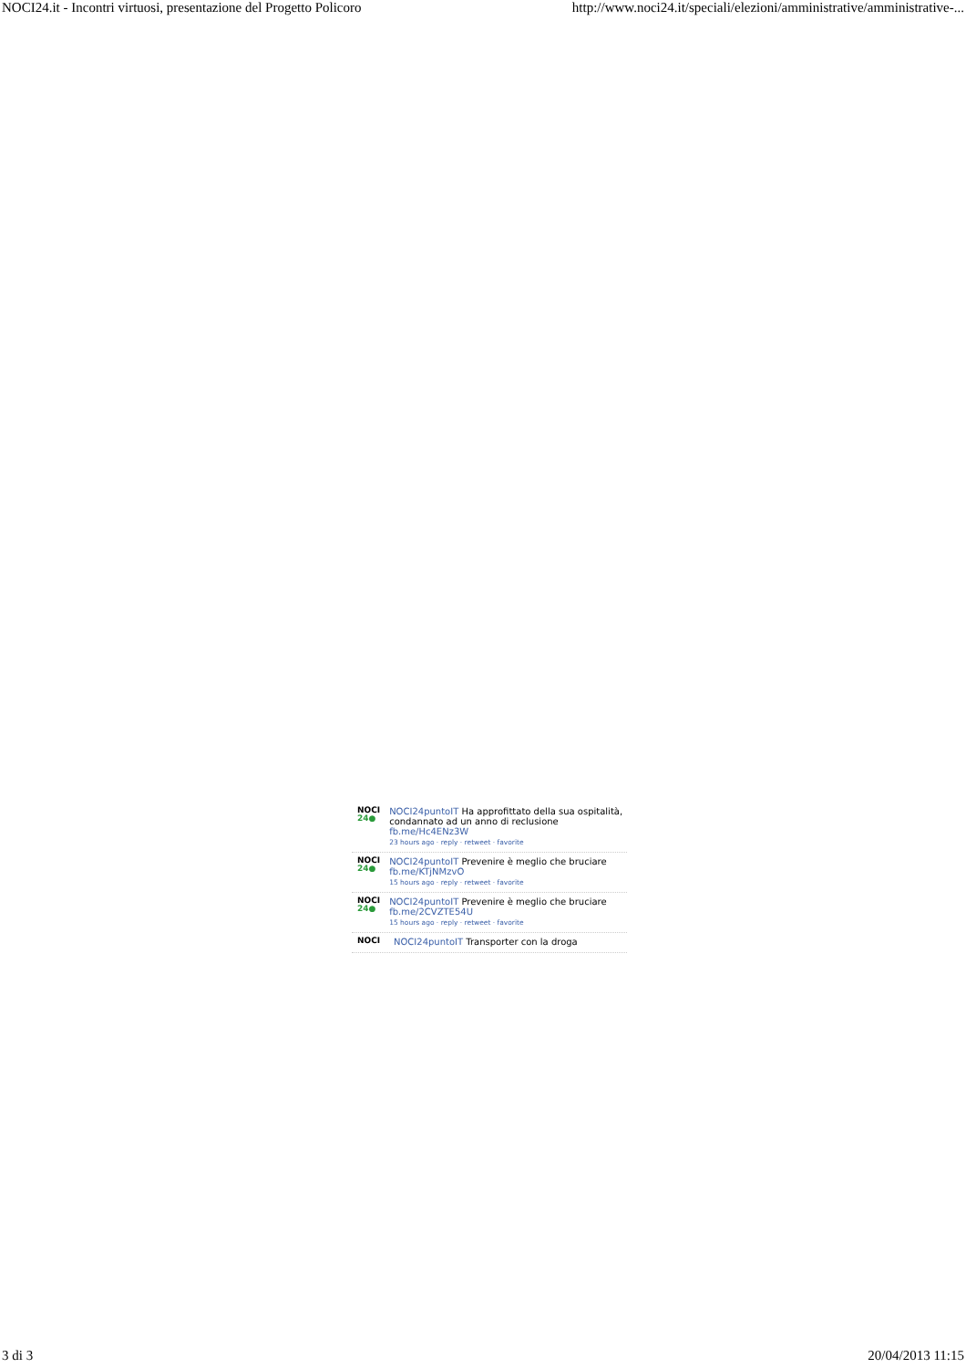NOCI24.it - Incontri virtuosi, presentazione del Progetto Policoro http://www.noci24.it/speciali/elezioni/amministrative/amministrative-...
NOCI
24●
NOCI24puntoIT Ha approfittato della sua ospitalità, condannato ad un anno di reclusione fb.me/Hc4ENz3W
23 hours ago · reply · retweet · favorite
NOCI
24●
NOCI24puntoIT Prevenire è meglio che bruciare fb.me/KTjNMzvO
15 hours ago · reply · retweet · favorite
NOCI
24●
NOCI24puntoIT Prevenire è meglio che bruciare fb.me/2CVZTE54U
15 hours ago · reply · retweet · favorite
NOCI
NOCI24puntoIT Transporter con la droga
3 di 3 20/04/2013 11:15